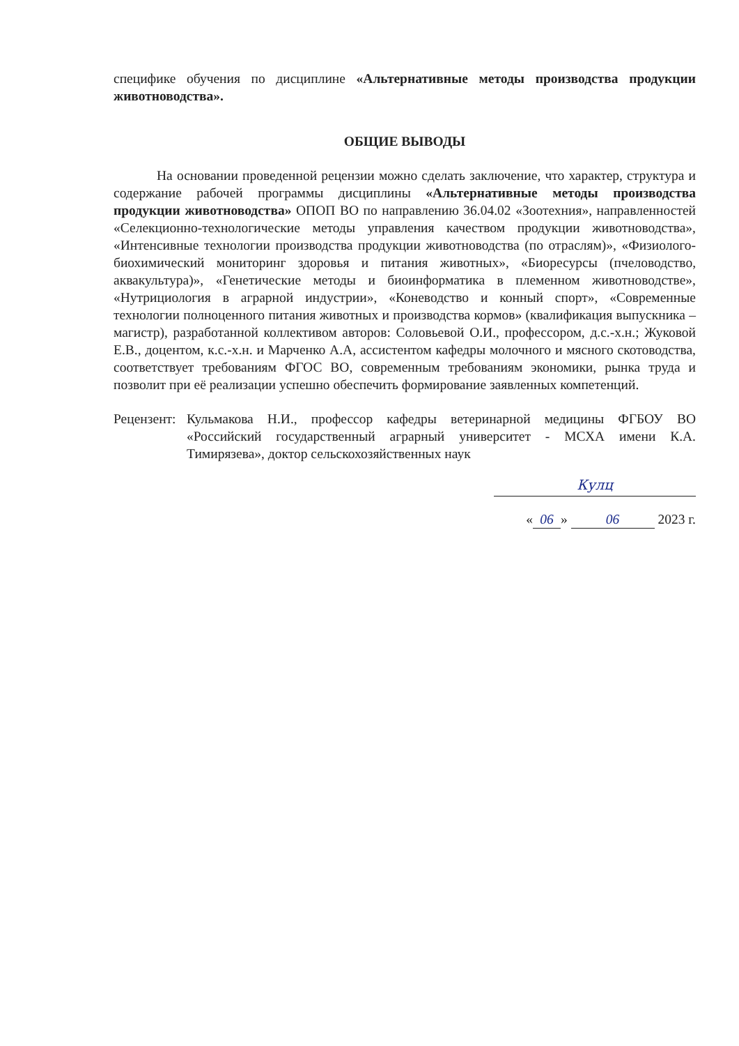специфике обучения по дисциплине «Альтернативные методы производства продукции животноводства».
ОБЩИЕ ВЫВОДЫ
На основании проведенной рецензии можно сделать заключение, что характер, структура и содержание рабочей программы дисциплины «Альтернативные методы производства продукции животноводства» ОПОП ВО по направлению 36.04.02 «Зоотехния», направленностей «Селекционно-технологические методы управления качеством продукции животноводства», «Интенсивные технологии производства продукции животноводства (по отраслям)», «Физиолого-биохимический мониторинг здоровья и питания животных», «Биоресурсы (пчеловодство, аквакультура)», «Генетические методы и биоинформатика в племенном животноводстве», «Нутрициология в аграрной индустрии», «Коневодство и конный спорт», «Современные технологии полноценного питания животных и производства кормов» (квалификация выпускника – магистр), разработанной коллективом авторов: Соловьевой О.И., профессором, д.с.-х.н.; Жуковой Е.В., доцентом, к.с.-х.н. и Марченко А.А, ассистентом кафедры молочного и мясного скотоводства, соответствует требованиям ФГОС ВО, современным требованиям экономики, рынка труда и позволит при её реализации успешно обеспечить формирование заявленных компетенций.
Рецензент:
Кульмакова Н.И., профессор кафедры ветеринарной медицины ФГБОУ ВО «Российский государственный аграрный университет - МСХА имени К.А. Тимирязева», доктор сельскохозяйственных наук
Кулц
« 06 » 06 2023 г.